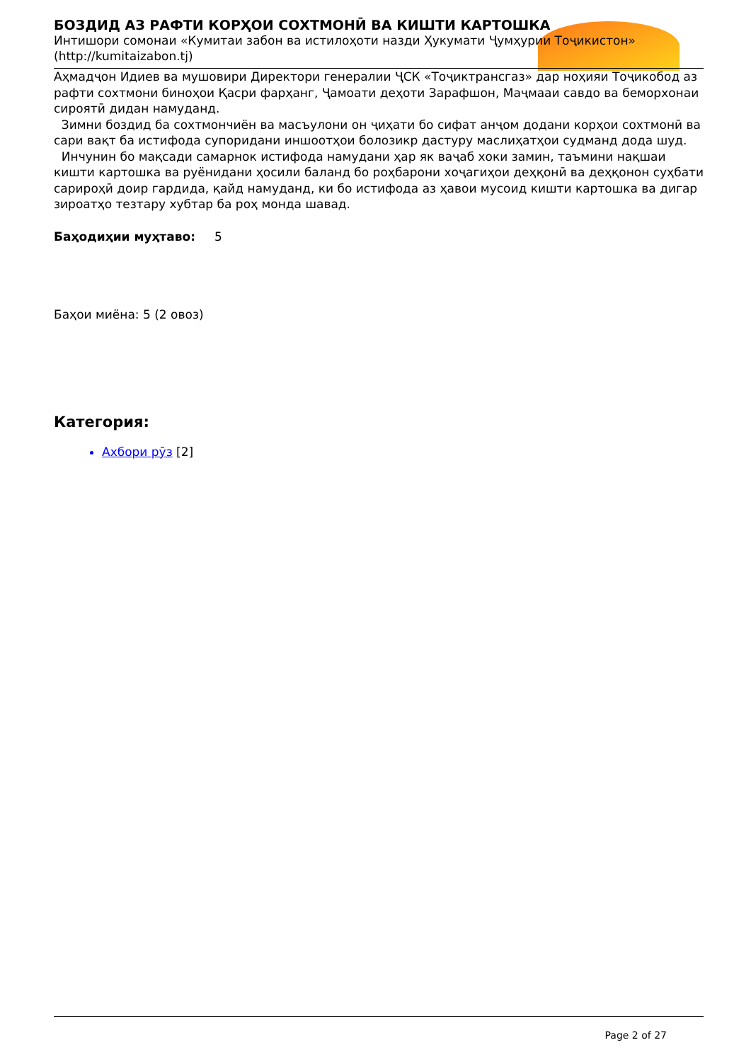БОЗДИД АЗ РАФТИ КОРҲОИ СОХТМОНӢ ВА КИШТИ КАРТОШКА
Интишори сомонаи «Кумитаи забон ва истилоҳоти назди Ҳукумати Ҷумҳурии Тоҷикистон» (http://kumitaizabon.tj)
Аҳмадҷон Идиев ва мушовири Директори генералии ҶСК «Тоҷиктрансгаз» дар ноҳияи Тоҷикобод аз рафти сохтмони биноҳои Қасри фарҳанг, Ҷамоати деҳоти Зарафшон, Маҷмааи савдо ва беморхонаи сироятӣ дидан намуданд.
Зимни боздид ба сохтмончиён ва масъулони он ҷиҳати бо сифат анҷом додани корҳои сохтмонӣ ва сари вақт ба истифода супоридани иншоотҳои болозикр дастуру маслиҳатҳои судманд дода шуд.
Инчунин бо мақсади самарнок истифода намудани ҳар як ваҷаб хоки замин, таъмини нақшаи кишти картошка ва руёнидани ҳосили баланд бо роҳбарони хоҷагиҳои деҳқонӣ ва деҳқонон суҳбати сарироҳӣ доир гардида, қайд намуданд, ки бо истифода аз ҳавои мусоид кишти картошка ва дигар зироатҳо тезтару хубтар ба роҳ монда шавад.
Баҳодиҳии муҳтаво: 5
Баҳои миёна: 5 (2 овоз)
Категория:
Ахбори рӯз [2]
Page 2 of 27